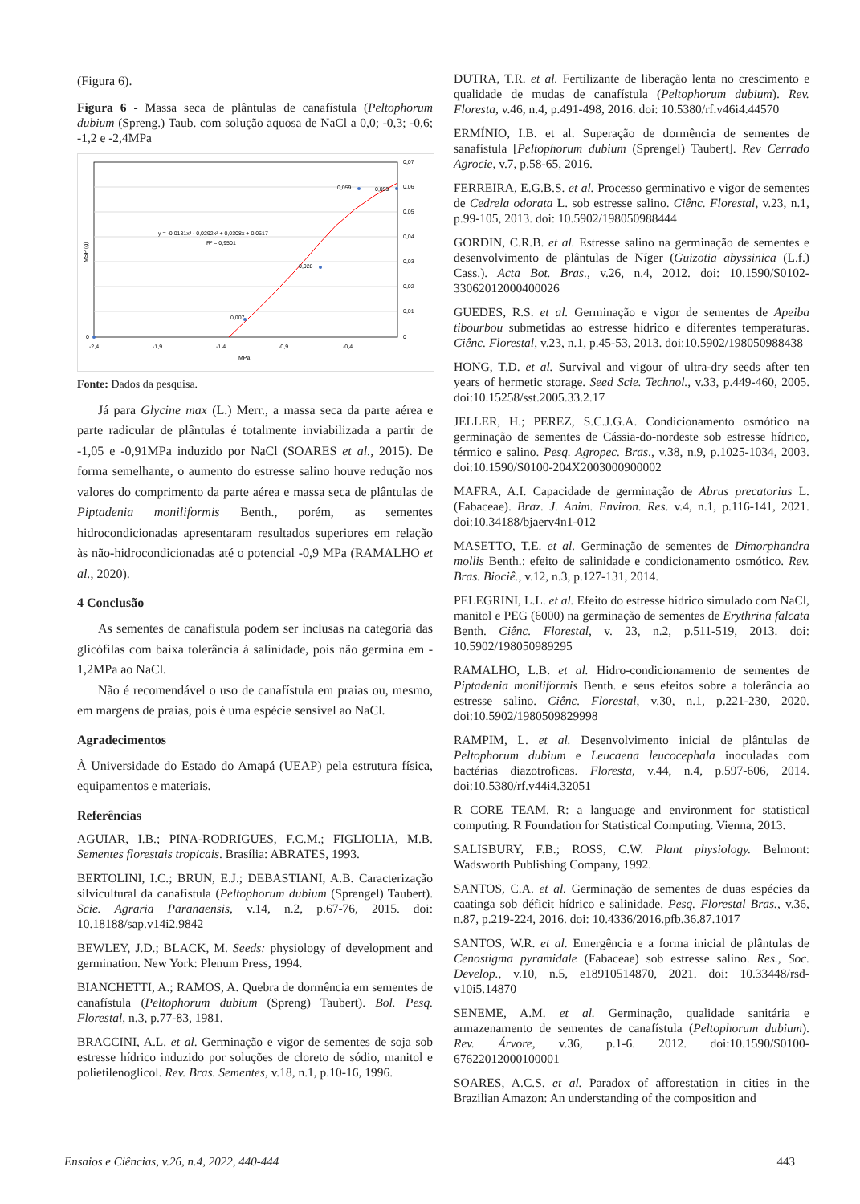(Figura 6).
Figura 6 - Massa seca de plântulas de canafístula (Peltophorum dubium (Spreng.) Taub. com solução aquosa de NaCl a 0,0; -0,3; -0,6; -1,2 e -2,4MPa
0,07
0,06
0,05
0,04
0,03
0,02
0,01
0
0
-2,4
-1,9
-1,4
-0,9
-0,4
MPa
0,007
0,028
0,059
0,059
y = -0,0131x³ - 0,0292x² + 0,0308x + 0,0617
R² = 0,9501
MSP (g)
Fonte: Dados da pesquisa.
Já para Glycine max (L.) Merr., a massa seca da parte aérea e parte radicular de plântulas é totalmente inviabilizada a partir de -1,05 e -0,91MPa induzido por NaCl (SOARES et al., 2015). De forma semelhante, o aumento do estresse salino houve redução nos valores do comprimento da parte aérea e massa seca de plântulas de Piptadenia moniliformis Benth., porém, as sementes hidrocondicionadas apresentaram resultados superiores em relação às não-hidrocondicionadas até o potencial -0,9 MPa (RAMALHO et al., 2020).
4 Conclusão
As sementes de canafístula podem ser inclusas na categoria das glicófilas com baixa tolerância à salinidade, pois não germina em - 1,2MPa ao NaCl.
Não é recomendável o uso de canafístula em praias ou, mesmo, em margens de praias, pois é uma espécie sensível ao NaCl.
Agradecimentos
À Universidade do Estado do Amapá (UEAP) pela estrutura física, equipamentos e materiais.
Referências
AGUIAR, I.B.; PINA-RODRIGUES, F.C.M.; FIGLIOLIA, M.B. Sementes florestais tropicais. Brasília: ABRATES, 1993.
BERTOLINI, I.C.; BRUN, E.J.; DEBASTIANI, A.B. Caracterização silvicultural da canafístula (Peltophorum dubium (Sprengel) Taubert). Scie. Agraria Paranaensis, v.14, n.2, p.67-76, 2015. doi: 10.18188/sap.v14i2.9842
BEWLEY, J.D.; BLACK, M. Seeds: physiology of development and germination. New York: Plenum Press, 1994.
BIANCHETTI, A.; RAMOS, A. Quebra de dormência em sementes de canafístula (Peltophorum dubium (Spreng) Taubert). Bol. Pesq. Florestal, n.3, p.77-83, 1981.
BRACCINI, A.L. et al. Germinação e vigor de sementes de soja sob estresse hídrico induzido por soluções de cloreto de sódio, manitol e polietilenoglicol. Rev. Bras. Sementes, v.18, n.1, p.10-16, 1996.
DUTRA, T.R. et al. Fertilizante de liberação lenta no crescimento e qualidade de mudas de canafístula (Peltophorum dubium). Rev. Floresta, v.46, n.4, p.491-498, 2016. doi: 10.5380/rf.v46i4.44570
ERMÍNIO, I.B. et al. Superação de dormência de sementes de sanafístula [Peltophorum dubium (Sprengel) Taubert]. Rev Cerrado Agrocie, v.7, p.58-65, 2016.
FERREIRA, E.G.B.S. et al. Processo germinativo e vigor de sementes de Cedrela odorata L. sob estresse salino. Ciênc. Florestal, v.23, n.1, p.99-105, 2013. doi: 10.5902/198050988444
GORDIN, C.R.B. et al. Estresse salino na germinação de sementes e desenvolvimento de plântulas de Níger (Guizotia abyssinica (L.f.) Cass.). Acta Bot. Bras., v.26, n.4, 2012. doi: 10.1590/S0102-33062012000400026
GUEDES, R.S. et al. Germinação e vigor de sementes de Apeiba tibourbou submetidas ao estresse hídrico e diferentes temperaturas. Ciênc. Florestal, v.23, n.1, p.45-53, 2013. doi:10.5902/198050988438
HONG, T.D. et al. Survival and vigour of ultra-dry seeds after ten years of hermetic storage. Seed Scie. Technol., v.33, p.449-460, 2005. doi:10.15258/sst.2005.33.2.17
JELLER, H.; PEREZ, S.C.J.G.A. Condicionamento osmótico na germinação de sementes de Cássia-do-nordeste sob estresse hídrico, térmico e salino. Pesq. Agropec. Bras., v.38, n.9, p.1025-1034, 2003. doi:10.1590/S0100-204X2003000900002
MAFRA, A.I. Capacidade de germinação de Abrus precatorius L. (Fabaceae). Braz. J. Anim. Environ. Res. v.4, n.1, p.116-141, 2021. doi:10.34188/bjaerv4n1-012
MASETTO, T.E. et al. Germinação de sementes de Dimorphandra mollis Benth.: efeito de salinidade e condicionamento osmótico. Rev. Bras. Biociê., v.12, n.3, p.127-131, 2014.
PELEGRINI, L.L. et al. Efeito do estresse hídrico simulado com NaCl, manitol e PEG (6000) na germinação de sementes de Erythrina falcata Benth. Ciênc. Florestal, v. 23, n.2, p.511-519, 2013. doi: 10.5902/198050989295
RAMALHO, L.B. et al. Hidro-condicionamento de sementes de Piptadenia moniliformis Benth. e seus efeitos sobre a tolerância ao estresse salino. Ciênc. Florestal, v.30, n.1, p.221-230, 2020. doi:10.5902/1980509829998
RAMPIM, L. et al. Desenvolvimento inicial de plântulas de Peltophorum dubium e Leucaena leucocephala inoculadas com bactérias diazotroficas. Floresta, v.44, n.4, p.597-606, 2014. doi:10.5380/rf.v44i4.32051
R CORE TEAM. R: a language and environment for statistical computing. R Foundation for Statistical Computing. Vienna, 2013.
SALISBURY, F.B.; ROSS, C.W. Plant physiology. Belmont: Wadsworth Publishing Company, 1992.
SANTOS, C.A. et al. Germinação de sementes de duas espécies da caatinga sob déficit hídrico e salinidade. Pesq. Florestal Bras., v.36, n.87, p.219-224, 2016. doi: 10.4336/2016.pfb.36.87.1017
SANTOS, W.R. et al. Emergência e a forma inicial de plântulas de Cenostigma pyramidale (Fabaceae) sob estresse salino. Res., Soc. Develop., v.10, n.5, e18910514870, 2021. doi: 10.33448/rsd-v10i5.14870
SENEME, A.M. et al. Germinação, qualidade sanitária e armazenamento de sementes de canafístula (Peltophorum dubium). Rev. Árvore, v.36, p.1-6. 2012. doi:10.1590/S0100-67622012000100001
SOARES, A.C.S. et al. Paradox of afforestation in cities in the Brazilian Amazon: An understanding of the composition and
Ensaios e Ciências, v.26, n.4, 2022, 440-444 443